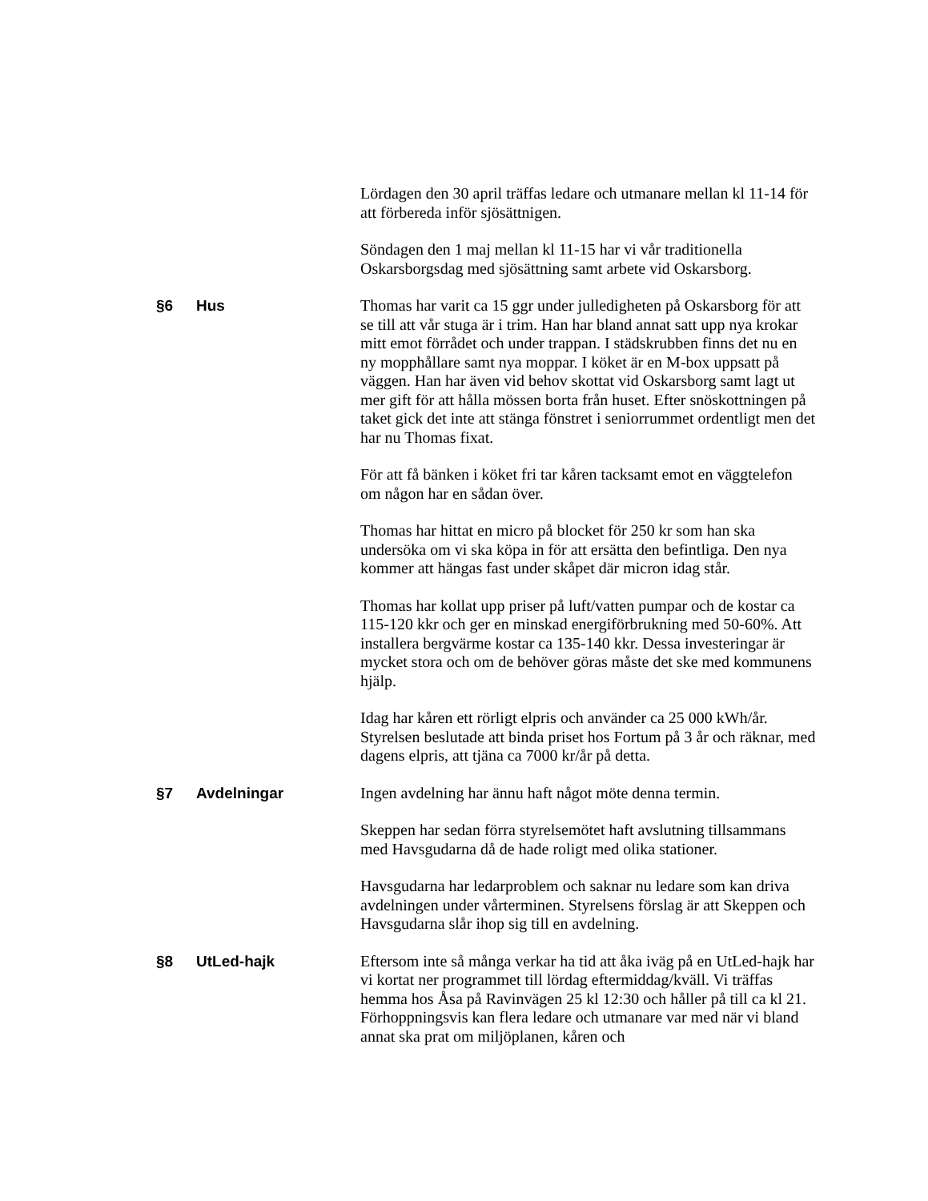Lördagen den 30 april träffas ledare och utmanare mellan kl 11-14 för att förbereda inför sjösättnigen.
Söndagen den 1 maj mellan kl 11-15 har vi vår traditionella Oskarsborgsdag med sjösättning samt arbete vid Oskarsborg.
§6 Hus Thomas har varit ca 15 ggr under julledigheten på Oskarsborg för att se till att vår stuga är i trim. Han har bland annat satt upp nya krokar mitt emot förrådet och under trappan. I städskrubben finns det nu en ny mopphållare samt nya moppar. I köket är en M-box uppsatt på väggen. Han har även vid behov skottat vid Oskarsborg samt lagt ut mer gift för att hålla mössen borta från huset. Efter snöskottningen på taket gick det inte att stänga fönstret i seniorrummet ordentligt men det har nu Thomas fixat.
För att få bänken i köket fri tar kåren tacksamt emot en väggtelefon om någon har en sådan över.
Thomas har hittat en micro på blocket för 250 kr som han ska undersöka om vi ska köpa in för att ersätta den befintliga. Den nya kommer att hängas fast under skåpet där micron idag står.
Thomas har kollat upp priser på luft/vatten pumpar och de kostar ca 115-120 kkr och ger en minskad energiförbrukning med 50-60%. Att installera bergvärme kostar ca 135-140 kkr. Dessa investeringar är mycket stora och om de behöver göras måste det ske med kommunens hjälp.
Idag har kåren ett rörligt elpris och använder ca 25 000 kWh/år. Styrelsen beslutade att binda priset hos Fortum på 3 år och räknar, med dagens elpris, att tjäna ca 7000 kr/år på detta.
§7 Avdelningar Ingen avdelning har ännu haft något möte denna termin.
Skeppen har sedan förra styrelsemötet haft avslutning tillsammans med Havsgudarna då de hade roligt med olika stationer.
Havsgudarna har ledarproblem och saknar nu ledare som kan driva avdelningen under vårterminen. Styrelsens förslag är att Skeppen och Havsgudarna slår ihop sig till en avdelning.
§8 UtLed-hajk Eftersom inte så många verkar ha tid att åka iväg på en UtLed-hajk har vi kortat ner programmet till lördag eftermiddag/kväll. Vi träffas hemma hos Åsa på Ravinvägen 25 kl 12:30 och håller på till ca kl 21. Förhoppningsvis kan flera ledare och utmanare var med när vi bland annat ska prat om miljöplanen, kåren och